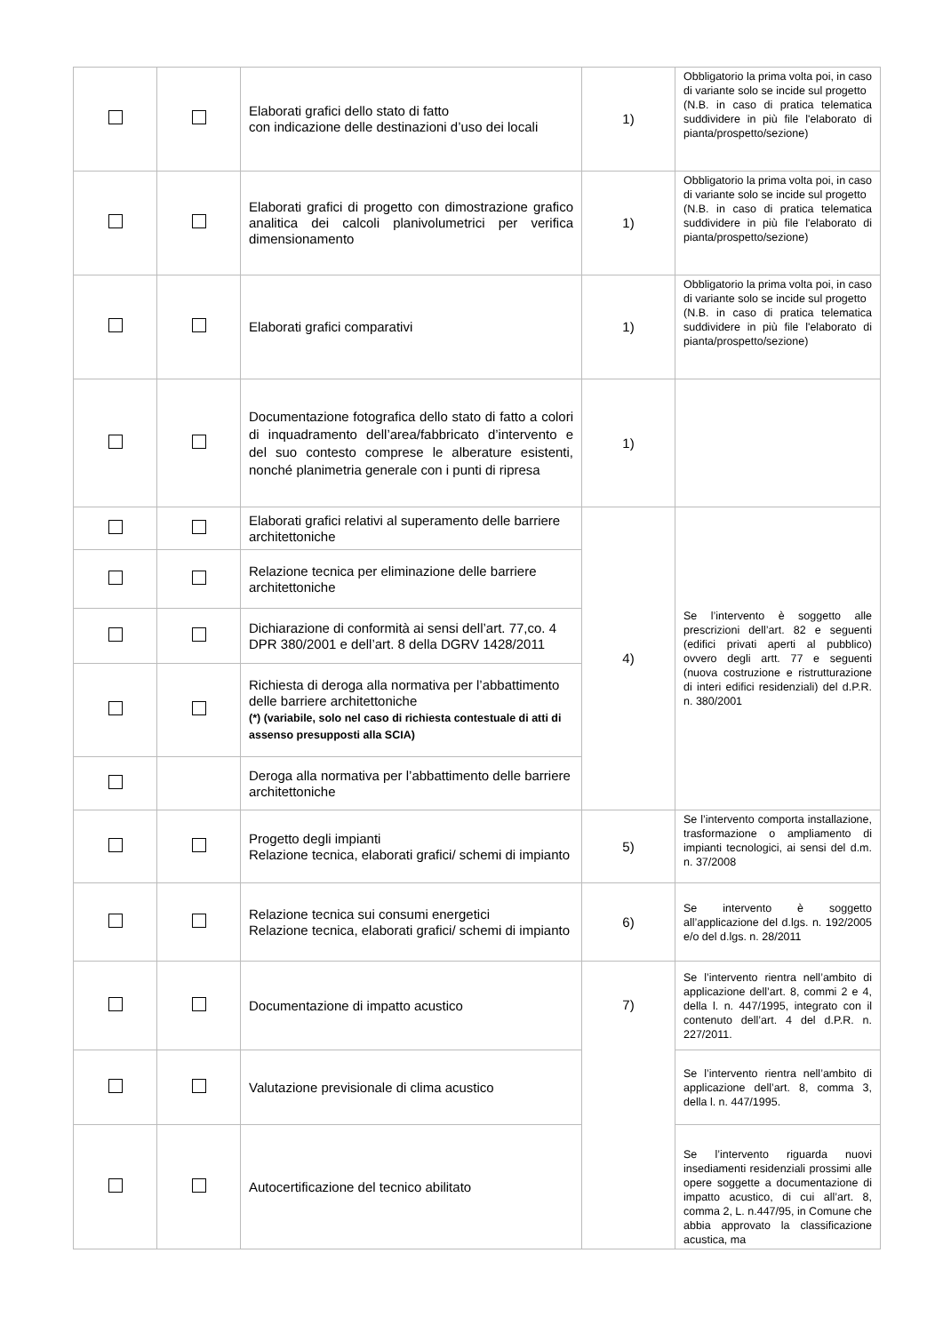| | | Elaborati grafici dello stato di fatto con indicazione delle destinazioni d’uso dei locali | 1) | Obbligatorio la prima volta poi, in caso di variante solo se incide sul progetto (N.B. in caso di pratica telematica suddividere in più file l'elaborato di pianta/prospetto/sezione) |
| | | Elaborati grafici di progetto con dimostrazione grafico analitica dei calcoli planivolumetrici per verifica dimensionamento | 1) | Obbligatorio la prima volta poi, in caso di variante solo se incide sul progetto (N.B. in caso di pratica telematica suddividere in più file l'elaborato di pianta/prospetto/sezione) |
| | | Elaborati grafici comparativi | 1) | Obbligatorio la prima volta poi, in caso di variante solo se incide sul progetto (N.B. in caso di pratica telematica suddividere in più file l'elaborato di pianta/prospetto/sezione) |
| | | Documentazione fotografica dello stato di fatto a colori di inquadramento dell’area/fabbricato d’intervento e del suo contesto comprese le alberature esistenti, nonché planimetria generale con i punti di ripresa | 1) | |
| | | Elaborati grafici relativi al superamento delle barriere architettoniche | 4) | Se l’intervento è soggetto alle prescrizioni dell’art. 82 e seguenti (edifici privati aperti al pubblico) ovvero degli artt. 77 e seguenti (nuova costruzione e ristrutturazione di interi edifici residenziali) del d.P.R. n. 380/2001 |
| | | Relazione tecnica per eliminazione delle barriere architettoniche | | |
| | | Dichiarazione di conformità ai sensi dell’art. 77,co. 4 DPR 380/2001 e dell’art. 8 della DGRV 1428/2011 | | |
| | | Richiesta di deroga alla normativa per l’abbattimento delle barriere architettoniche (*) (variabile, solo nel caso di richiesta contestuale di atti di assenso presupposti alla SCIA) | | |
| | | Deroga alla normativa per l’abbattimento delle barriere architettoniche | | |
| | | Progetto degli impianti Relazione tecnica, elaborati grafici/ schemi di impianto | 5) | Se l’intervento comporta installazione, trasformazione o ampliamento di impianti tecnologici, ai sensi del d.m. n. 37/2008 |
| | | Relazione tecnica sui consumi energetici Relazione tecnica, elaborati grafici/ schemi di impianto | 6) | Se intervento è soggetto all’applicazione del d.lgs. n. 192/2005 e/o del d.lgs. n. 28/2011 |
| | | Documentazione di impatto acustico | 7) | Se l’intervento rientra nell’ambito di applicazione dell’art. 8, commi 2 e 4, della l. n. 447/1995, integrato con il contenuto dell’art. 4 del d.P.R. n. 227/2011. |
| | | Valutazione previsionale di clima acustico | | Se l’intervento rientra nell’ambito di applicazione dell’art. 8, comma 3, della l. n. 447/1995. |
| | | Autocertificazione del tecnico abilitato | | Se l’intervento riguarda nuovi insediamenti residenziali prossimi alle opere soggette a documentazione di impatto acustico, di cui all’art. 8, comma 2, L. n.447/95, in Comune che abbia approvato la classificazione acustica, ma |